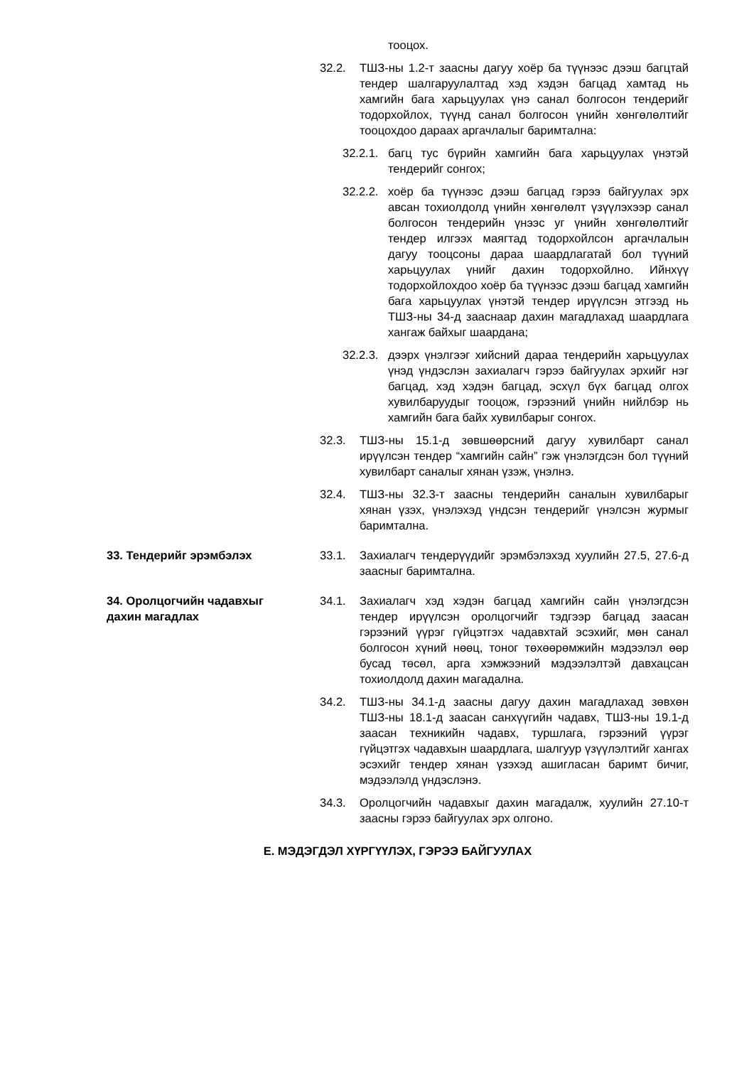тооцох.
32.2. ТШЗ-ны 1.2-т заасны дагуу хоёр ба түүнээс дээш багцтай тендер шалгаруулалтад хэд хэдэн багцад хамтад нь хамгийн бага харьцуулах үнэ санал болгосон тендерийг тодорхойлох, түүнд санал болгосон үнийн хөнгөлөлтийг тооцохдоо дараах аргачлалыг баримтална:
32.2.1.
багц тус бүрийн хамгийн бага харьцуулах үнэтэй тендерийг сонгох;
32.2.2.
хоёр ба түүнээс дээш багцад гэрээ байгуулах эрх авсан тохиолдолд үнийн хөнгөлөлт үзүүлэхээр санал болгосон тендерийн үнээс уг үнийн хөнгөлөлтийг тендер илгээх маягтад тодорхойлсон аргачлалын дагуу тооцсоны дараа шаардлагатай бол түүний харьцуулах үнийг дахин тодорхойлно. Ийнхүү тодорхойлохдоо хоёр ба түүнээс дээш багцад хамгийн бага харьцуулах үнэтэй тендер ирүүлсэн этгээд нь ТШЗ-ны 34-д зааснаар дахин магадлахад шаардлага хангаж байхыг шаардана;
32.2.3.
дээрх үнэлгээг хийсний дараа тендерийн харьцуулах үнэд үндэслэн захиалагч гэрээ байгуулах эрхийг нэг багцад, хэд хэдэн багцад, эсхүл бүх багцад олгох хувилбаруудыг тооцож, гэрээний үнийн нийлбэр нь хамгийн бага байх хувилбарыг сонгох.
32.3. ТШЗ-ны 15.1-д зөвшөөрсний дагуу хувилбарт санал ирүүлсэн тендер “хамгийн сайн” гэж үнэлэгдсэн бол түүний хувилбарт саналыг хянан үзэж, үнэлнэ.
32.4. ТШЗ-ны 32.3-т заасны тендерийн саналын хувилбарыг хянан үзэх, үнэлэхэд үндсэн тендерийг үнэлсэн журмыг баримтална.
33. Тендерийг эрэмбэлэх 33.1. Захиалагч тендерүүдийг эрэмбэлэхэд хуулийн 27.5, 27.6-д заасныг баримтална.
34. Оролцогчийн чадавхыг
дахин магадлах
34.1. Захиалагч хэд хэдэн багцад хамгийн сайн үнэлэгдсэн тендер ирүүлсэн оролцогчийг тэдгээр багцад заасан гэрээний үүрэг гүйцэтгэх чадавхтай эсэхийг, мөн санал болгосон хүний нөөц, тоног төхөөрөмжийн мэдээлэл өөр бусад төсөл, арга хэмжээний мэдээлэлтэй давхацсан тохиолдолд дахин магадална.
34.2. ТШЗ-ны 34.1-д заасны дагуу дахин магадлахад зөвхөн ТШЗ-ны 18.1-д заасан санхүүгийн чадавх, ТШЗ-ны 19.1-д заасан техникийн чадавх, туршлага, гэрээний үүрэг гүйцэтгэх чадавхын шаардлага, шалгуур үзүүлэлтийг хангах эсэхийг тендер хянан үзэхэд ашигласан баримт бичиг, мэдээлэлд үндэслэнэ.
34.3. Оролцогчийн чадавхыг дахин магадалж, хуулийн 27.10-т заасны гэрээ байгуулах эрх олгоно.
Е. МЭДЭГДЭЛ ХҮРГҮҮЛЭХ, ГЭРЭЭ БАЙГУУЛАХ